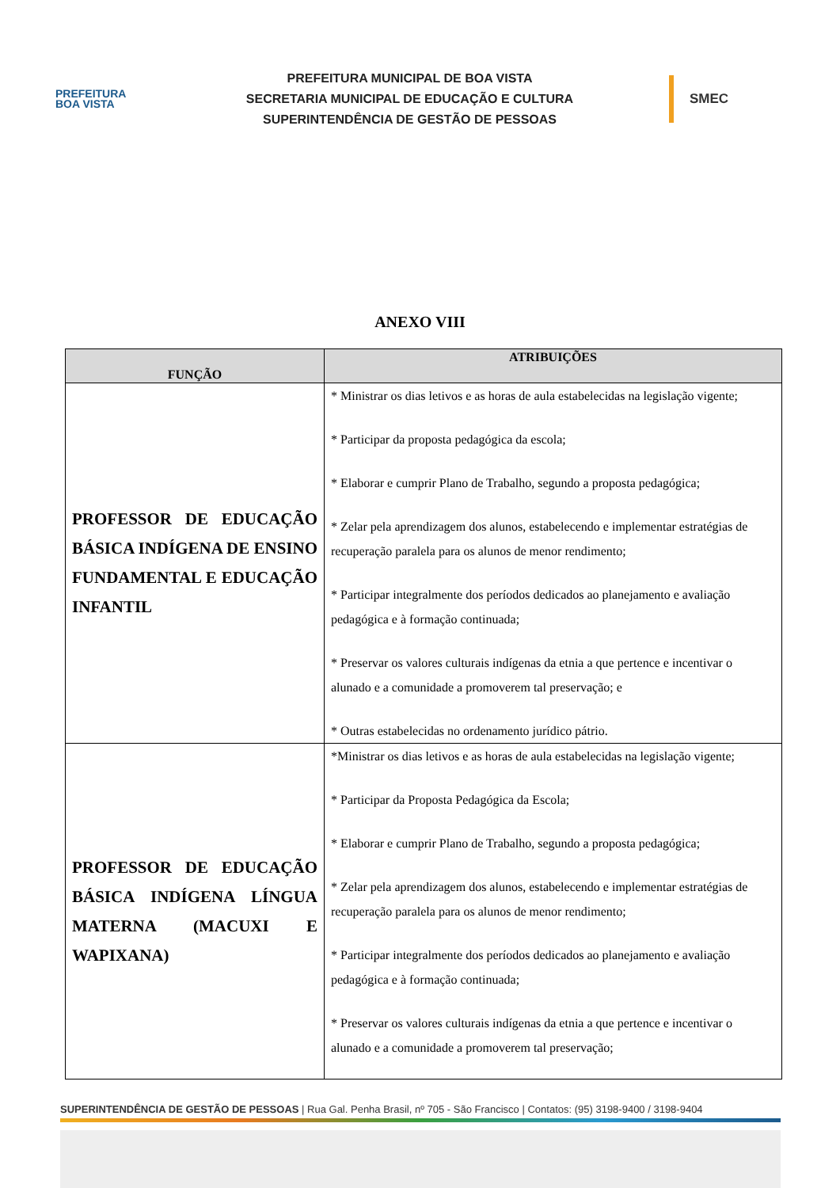PREFEITURA
BOA VISTA
PREFEITURA MUNICIPAL DE BOA VISTA
SECRETARIA MUNICIPAL DE EDUCAÇÃO E CULTURA
SUPERINTENDÊNCIA DE GESTÃO DE PESSOAS
SMEC
ANEXO VIII
| FUNÇÃO | ATRIBUIÇÕES |
| --- | --- |
| PROFESSOR DE EDUCAÇÃO BÁSICA INDÍGENA DE ENSINO FUNDAMENTAL E EDUCAÇÃO INFANTIL | * Ministrar os dias letivos e as horas de aula estabelecidas na legislação vigente; * Participar da proposta pedagógica da escola; * Elaborar e cumprir Plano de Trabalho, segundo a proposta pedagógica; * Zelar pela aprendizagem dos alunos, estabelecendo e implementar estratégias de recuperação paralela para os alunos de menor rendimento; * Participar integralmente dos períodos dedicados ao planejamento e avaliação pedagógica e à formação continuada; * Preservar os valores culturais indígenas da etnia a que pertence e incentivar o alunado e a comunidade a promoverem tal preservação; e * Outras estabelecidas no ordenamento jurídico pátrio. |
| PROFESSOR DE EDUCAÇÃO BÁSICA INDÍGENA LÍNGUA MATERNA (MACUXI E WAPIXANA) | *Ministrar os dias letivos e as horas de aula estabelecidas na legislação vigente; * Participar da Proposta Pedagógica da Escola; * Elaborar e cumprir Plano de Trabalho, segundo a proposta pedagógica; * Zelar pela aprendizagem dos alunos, estabelecendo e implementar estratégias de recuperação paralela para os alunos de menor rendimento; * Participar integralmente dos períodos dedicados ao planejamento e avaliação pedagógica e à formação continuada; * Preservar os valores culturais indígenas da etnia a que pertence e incentivar o alunado e a comunidade a promoverem tal preservação; |
SUPERINTENDÊNCIA DE GESTÃO DE PESSOAS | Rua Gal. Penha Brasil, nº 705 - São Francisco | Contatos: (95) 3198-9400 / 3198-9404